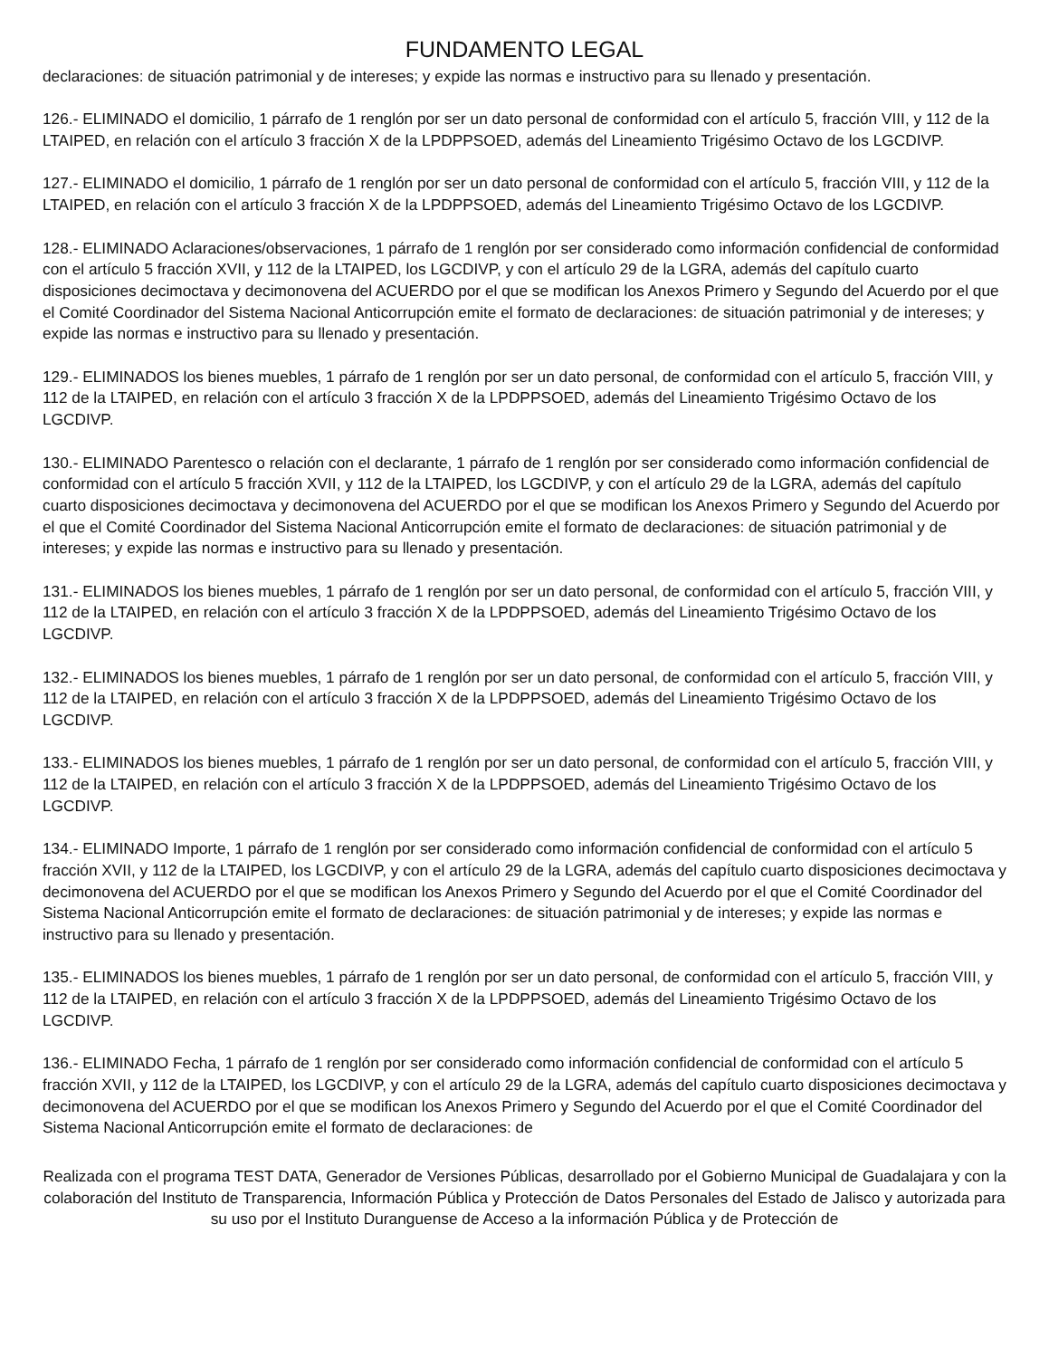FUNDAMENTO LEGAL
declaraciones: de situación patrimonial y de intereses; y expide las normas e instructivo para su llenado y presentación.
126.- ELIMINADO el domicilio, 1 párrafo de 1 renglón por ser un dato personal de conformidad con el artículo 5, fracción VIII, y 112 de la LTAIPED, en relación con el artículo 3 fracción X de la LPDPPSOED, además del Lineamiento Trigésimo Octavo de los LGCDIVP.
127.- ELIMINADO el domicilio, 1 párrafo de 1 renglón por ser un dato personal de conformidad con el artículo 5, fracción VIII, y 112 de la LTAIPED, en relación con el artículo 3 fracción X de la LPDPPSOED, además del Lineamiento Trigésimo Octavo de los LGCDIVP.
128.- ELIMINADO Aclaraciones/observaciones, 1 párrafo de 1 renglón por ser considerado como información confidencial de conformidad con el artículo 5 fracción XVII, y 112 de la LTAIPED, los LGCDIVP, y con el artículo 29 de la LGRA, además del capítulo cuarto disposiciones decimoctava y decimonovena del ACUERDO por el que se modifican los Anexos Primero y Segundo del Acuerdo por el que el Comité Coordinador del Sistema Nacional Anticorrupción emite el formato de declaraciones: de situación patrimonial y de intereses; y expide las normas e instructivo para su llenado y presentación.
129.- ELIMINADOS los bienes muebles, 1 párrafo de 1 renglón por ser un dato personal, de conformidad con el artículo 5, fracción VIII, y 112 de la LTAIPED, en relación con el artículo 3 fracción X de la LPDPPSOED, además del Lineamiento Trigésimo Octavo de los LGCDIVP.
130.- ELIMINADO Parentesco o relación con el declarante, 1 párrafo de 1 renglón por ser considerado como información confidencial de conformidad con el artículo 5 fracción XVII, y 112 de la LTAIPED, los LGCDIVP, y con el artículo 29 de la LGRA, además del capítulo cuarto disposiciones decimoctava y decimonovena del ACUERDO por el que se modifican los Anexos Primero y Segundo del Acuerdo por el que el Comité Coordinador del Sistema Nacional Anticorrupción emite el formato de declaraciones: de situación patrimonial y de intereses; y expide las normas e instructivo para su llenado y presentación.
131.- ELIMINADOS los bienes muebles, 1 párrafo de 1 renglón por ser un dato personal, de conformidad con el artículo 5, fracción VIII, y 112 de la LTAIPED, en relación con el artículo 3 fracción X de la LPDPPSOED, además del Lineamiento Trigésimo Octavo de los LGCDIVP.
132.- ELIMINADOS los bienes muebles, 1 párrafo de 1 renglón por ser un dato personal, de conformidad con el artículo 5, fracción VIII, y 112 de la LTAIPED, en relación con el artículo 3 fracción X de la LPDPPSOED, además del Lineamiento Trigésimo Octavo de los LGCDIVP.
133.- ELIMINADOS los bienes muebles, 1 párrafo de 1 renglón por ser un dato personal, de conformidad con el artículo 5, fracción VIII, y 112 de la LTAIPED, en relación con el artículo 3 fracción X de la LPDPPSOED, además del Lineamiento Trigésimo Octavo de los LGCDIVP.
134.- ELIMINADO Importe, 1 párrafo de 1 renglón por ser considerado como información confidencial de conformidad con el artículo 5 fracción XVII, y 112 de la LTAIPED, los LGCDIVP, y con el artículo 29 de la LGRA, además del capítulo cuarto disposiciones decimoctava y decimonovena del ACUERDO por el que se modifican los Anexos Primero y Segundo del Acuerdo por el que el Comité Coordinador del Sistema Nacional Anticorrupción emite el formato de declaraciones: de situación patrimonial y de intereses; y expide las normas e instructivo para su llenado y presentación.
135.- ELIMINADOS los bienes muebles, 1 párrafo de 1 renglón por ser un dato personal, de conformidad con el artículo 5, fracción VIII, y 112 de la LTAIPED, en relación con el artículo 3 fracción X de la LPDPPSOED, además del Lineamiento Trigésimo Octavo de los LGCDIVP.
136.- ELIMINADO Fecha, 1 párrafo de 1 renglón por ser considerado como información confidencial de conformidad con el artículo 5 fracción XVII, y 112 de la LTAIPED, los LGCDIVP, y con el artículo 29 de la LGRA, además del capítulo cuarto disposiciones decimoctava y decimonovena del ACUERDO por el que se modifican los Anexos Primero y Segundo del Acuerdo por el que el Comité Coordinador del Sistema Nacional Anticorrupción emite el formato de declaraciones: de
Realizada con el programa TEST DATA, Generador de Versiones Públicas, desarrollado por el Gobierno Municipal de Guadalajara y con la colaboración del Instituto de Transparencia, Información Pública y Protección de Datos Personales del Estado de Jalisco y autorizada para su uso por el Instituto Duranguense de Acceso a la información Pública y de Protección de